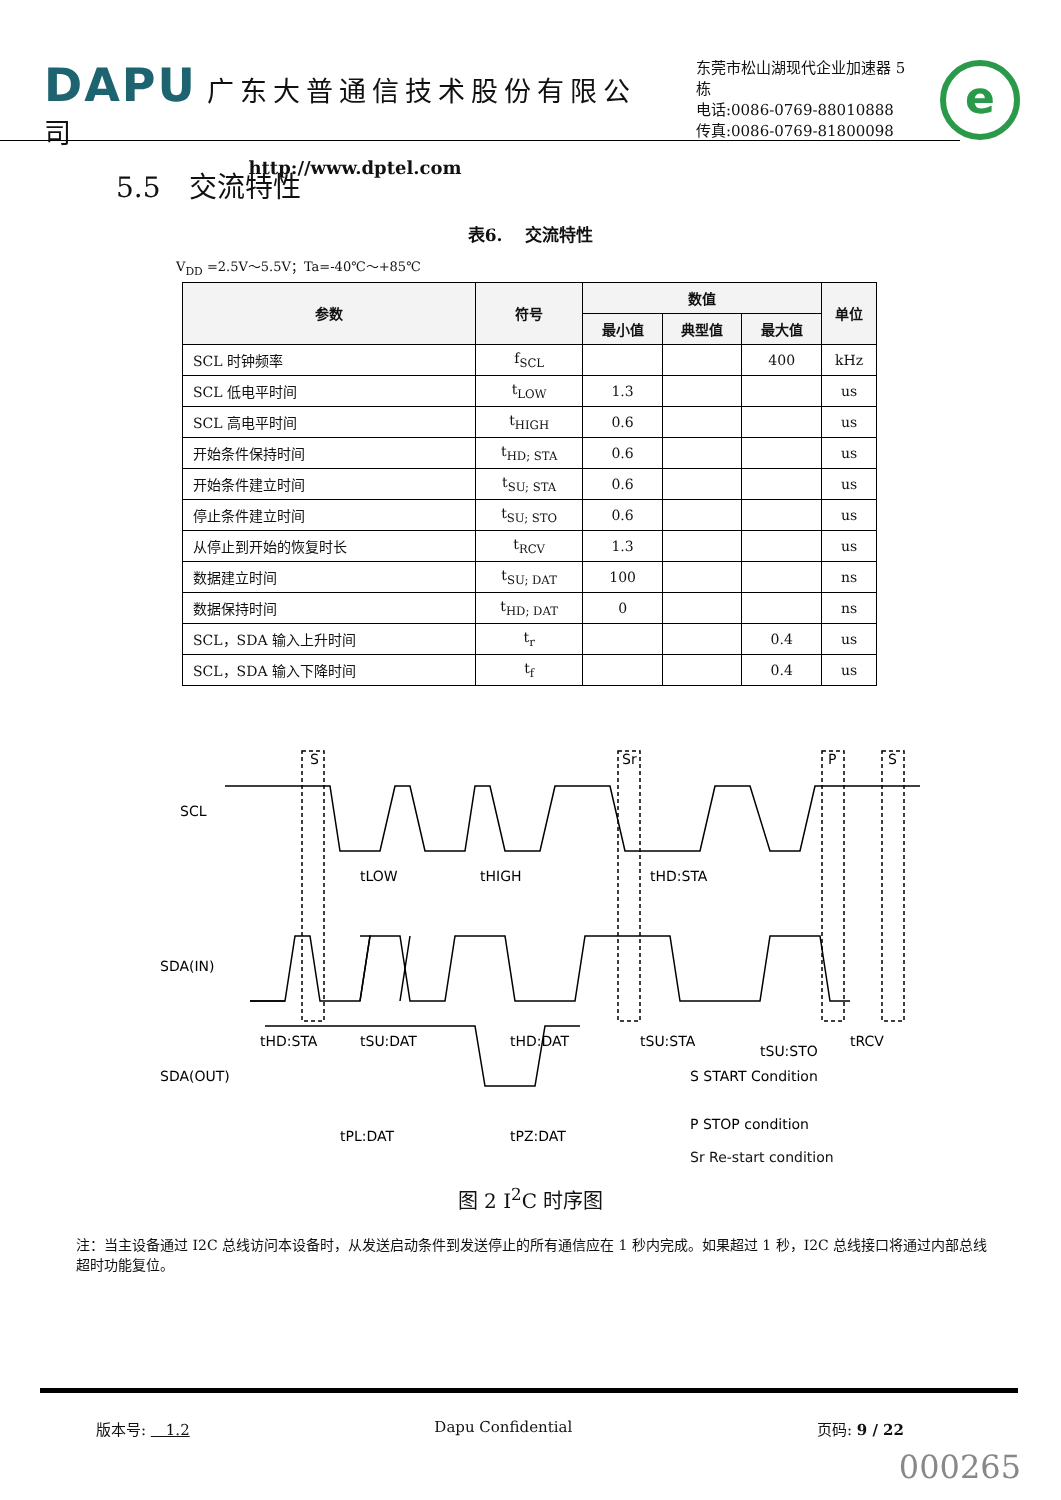DAPU 广东大普通信技术股份有限公司
http://www.dptel.com
东莞市松山湖现代企业加速器 5 栋
电话:0086-0769-88010888
传真:0086-0769-81800098
e
5.5　交流特性
表6.　 交流特性
V<sub>DD</sub> =2.5V～5.5V；Ta=-40℃～+85℃
| 参数 | 符号 | 数值 | | | 单位 |
| --- | --- | --- | --- | --- | --- |
| | | 最小值 | 典型值 | 最大值 | |
| SCL 时钟频率 | f<sub>SCL</sub> | | | 400 | kHz |
| SCL 低电平时间 | t<sub>LOW</sub> | 1.3 | | | us |
| SCL 高电平时间 | t<sub>HIGH</sub> | 0.6 | | | us |
| 开始条件保持时间 | t<sub>HD; STA</sub> | 0.6 | | | us |
| 开始条件建立时间 | t<sub>SU; STA</sub> | 0.6 | | | us |
| 停止条件建立时间 | t<sub>SU; STO</sub> | 0.6 | | | us |
| 从停止到开始的恢复时长 | t<sub>RCV</sub> | 1.3 | | | us |
| 数据建立时间 | t<sub>SU; DAT</sub> | 100 | | | ns |
| 数据保持时间 | t<sub>HD; DAT</sub> | 0 | | | ns |
| SCL，SDA 输入上升时间 | t<sub>r</sub> | | | 0.4 | us |
| SCL，SDA 输入下降时间 | t<sub>f</sub> | | | 0.4 | us |
SCL
SDA(IN)
SDA(OUT)
S
Sr
P
S
tLOW
tHIGH
tHD:STA
tHD:STA
tSU:DAT
tHD:DAT
tSU:STA
tSU:STO
tRCV
tPL:DAT
tPZ:DAT
S START Condition
P STOP condition
Sr Re-start condition
图 2 I<sup>2</sup>C 时序图
注：当主设备通过 I2C 总线访问本设备时，从发送启动条件到发送停止的所有通信应在 1 秒内完成。如果超过 1 秒，I2C 总线接口将通过内部总线超时功能复位。
版本号: 　1.2 Dapu Confidential 页码: 9 / 22
000265